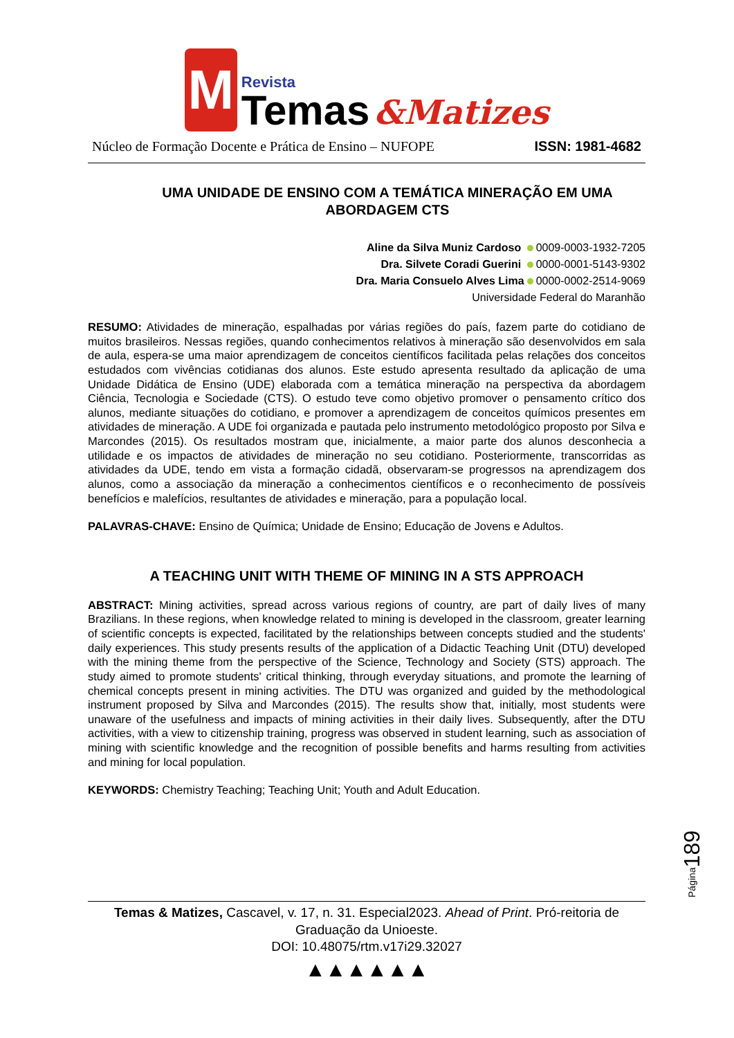M
Revista
Temas
&Matizes
Núcleo de Formação Docente e Prática de Ensino – NUFOPE ISSN: 1981-4682
UMA UNIDADE DE ENSINO COM A TEMÁTICA MINERAÇÃO EM UMA ABORDAGEM CTS
Aline da Silva Muniz Cardoso 0009-0003-1932-7205
Dra. Silvete Coradi Guerini 0000-0001-5143-9302
Dra. Maria Consuelo Alves Lima 0000-0002-2514-9069
Universidade Federal do Maranhão
RESUMO: Atividades de mineração, espalhadas por várias regiões do país, fazem parte do cotidiano de muitos brasileiros. Nessas regiões, quando conhecimentos relativos à mineração são desenvolvidos em sala de aula, espera-se uma maior aprendizagem de conceitos científicos facilitada pelas relações dos conceitos estudados com vivências cotidianas dos alunos. Este estudo apresenta resultado da aplicação de uma Unidade Didática de Ensino (UDE) elaborada com a temática mineração na perspectiva da abordagem Ciência, Tecnologia e Sociedade (CTS). O estudo teve como objetivo promover o pensamento crítico dos alunos, mediante situações do cotidiano, e promover a aprendizagem de conceitos químicos presentes em atividades de mineração. A UDE foi organizada e pautada pelo instrumento metodológico proposto por Silva e Marcondes (2015). Os resultados mostram que, inicialmente, a maior parte dos alunos desconhecia a utilidade e os impactos de atividades de mineração no seu cotidiano. Posteriormente, transcorridas as atividades da UDE, tendo em vista a formação cidadã, observaram-se progressos na aprendizagem dos alunos, como a associação da mineração a conhecimentos científicos e o reconhecimento de possíveis benefícios e malefícios, resultantes de atividades e mineração, para a população local.
PALAVRAS-CHAVE: Ensino de Química; Unidade de Ensino; Educação de Jovens e Adultos.
A TEACHING UNIT WITH THEME OF MINING IN A STS APPROACH
ABSTRACT: Mining activities, spread across various regions of country, are part of daily lives of many Brazilians. In these regions, when knowledge related to mining is developed in the classroom, greater learning of scientific concepts is expected, facilitated by the relationships between concepts studied and the students' daily experiences. This study presents results of the application of a Didactic Teaching Unit (DTU) developed with the mining theme from the perspective of the Science, Technology and Society (STS) approach. The study aimed to promote students' critical thinking, through everyday situations, and promote the learning of chemical concepts present in mining activities. The DTU was organized and guided by the methodological instrument proposed by Silva and Marcondes (2015). The results show that, initially, most students were unaware of the usefulness and impacts of mining activities in their daily lives. Subsequently, after the DTU activities, with a view to citizenship training, progress was observed in student learning, such as association of mining with scientific knowledge and the recognition of possible benefits and harms resulting from activities and mining for local population.
KEYWORDS: Chemistry Teaching; Teaching Unit; Youth and Adult Education.
Temas & Matizes, Cascavel, v. 17, n. 31. Especial2023. Ahead of Print. Pró-reitoria de Graduação da Unioeste.
DOI: 10.48075/rtm.v17i29.32027
▲▲▲▲▲▲
Página189